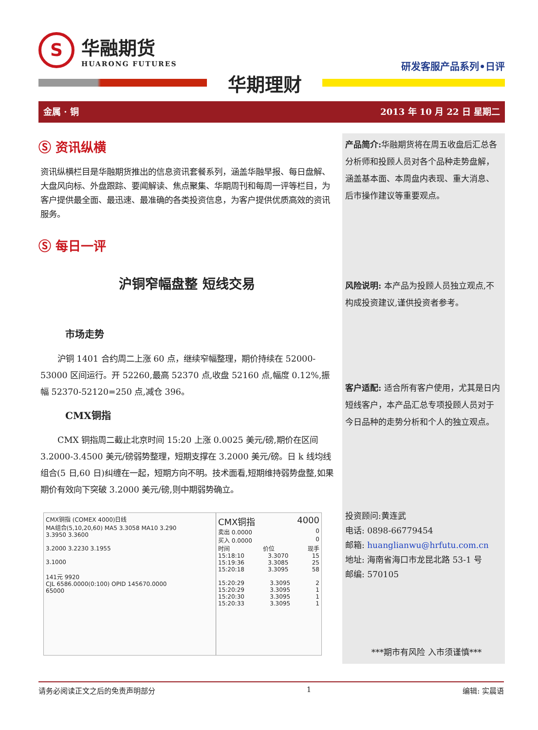S
华融期货
HUARONG FUTURES
研发客服产品系列•日评
华期理财
金属 · 铜 2013 年 10 月 22 日 星期二
Ⓢ 资讯纵横
资讯纵横栏目是华融期货推出的信息资讯套餐系列，涵盖华融早报、每日盘解、大盘风向标、外盘跟踪、要闻解读、焦点聚集、华期周刊和每周一评等栏目，为客户提供最全面、最迅速、最准确的各类投资信息，为客户提供优质高效的资讯服务。
Ⓢ 每日一评
沪铜窄幅盘整 短线交易
市场走势
沪铜 1401 合约周二上涨 60 点，继续窄幅整理，期价持续在 52000-53000 区间运行。开 52260,最高 52370 点,收盘 52160 点,幅度 0.12%,振幅 52370-52120=250 点,减仓 396。
CMX铜指
CMX 铜指周二截止北京时间 15:20 上涨 0.0025 美元/磅,期价在区间 3.2000-3.4500 美元/磅弱势整理，短期支撑在 3.2000 美元/磅。日 k 线均线组合(5 日,60 日)纠缠在一起，短期方向不明。技术面看,短期维持弱势盘整,如果期价有效向下突破 3.2000 美元/磅,则中期弱势确立。
CMX铜指 (COMEX 4000)日线
MA组合(5,10,20,60) MA5 3.3058 MA10 3.290
3.3950 3.3600
3.2000 3.2230 3.1955
3.1000
141元 9920
CJL 6586.0000(0:100) OPID 145670.0000
65000
CMX铜指 4000
卖出 0.0000 0
买入 0.0000 0
时间 价位 现手
15:18:10 3.3070 15
15:19:36 3.3085 25
15:20:18 3.3095 58
15:20:29 3.3095 2
15:20:29 3.3095 1
15:20:30 3.3095 1
15:20:33 3.3095 1
产品简介: 华融期货将在周五收盘后汇总各分析师和投顾人员对各个品种走势盘解，涵盖基本面、本周盘内表现、重大消息、后市操作建议等重要观点。
风险说明: 本产品为投顾人员独立观点,不构成投资建议,谨供投资者参考。
客户适配: 适合所有客户使用，尤其是日内短线客户，本产品汇总专项投顾人员对于今日品种的走势分析和个人的独立观点。
投资顾问:黄连武
电话: 0898-66779454
邮箱: huanglianwu@hrfutu.com.cn
地址: 海南省海口市龙昆北路 53-1 号
邮编: 570105
***期市有风险 入市须谨慎***
请务必阅读正文之后的免责声明部分 1 编辑: 实晨语